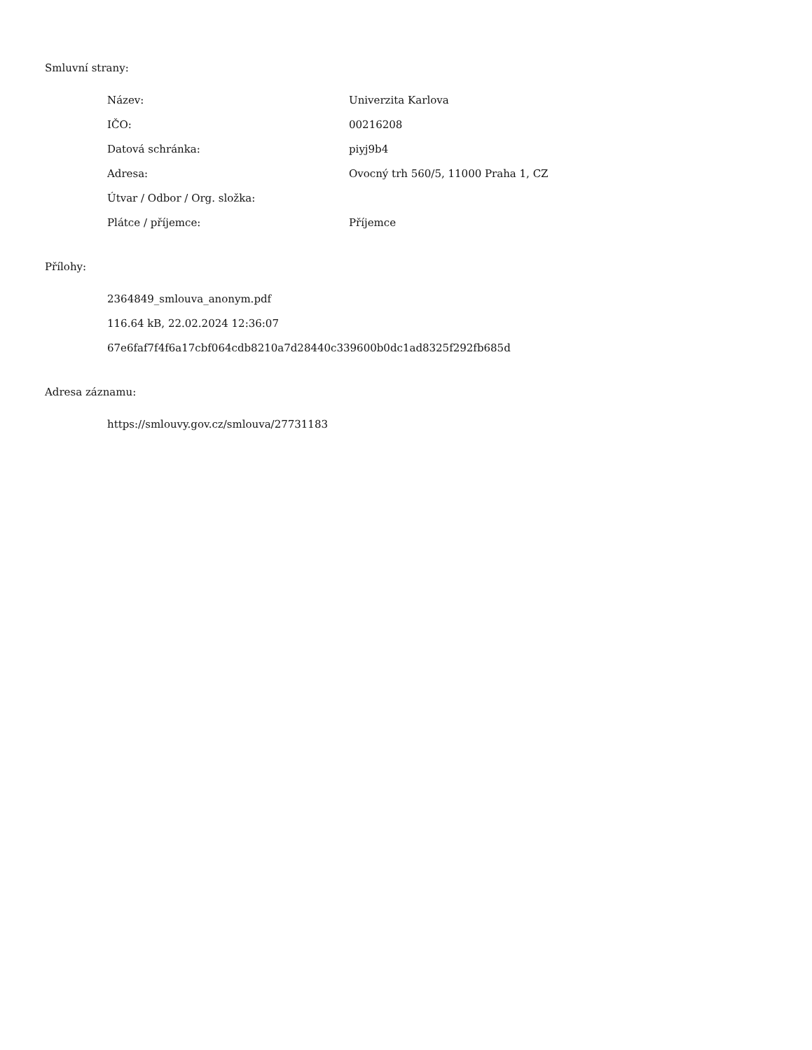Smluvní strany:
| Název: | Univerzita Karlova |
| IČO: | 00216208 |
| Datová schránka: | piyj9b4 |
| Adresa: | Ovocný trh 560/5, 11000 Praha 1, CZ |
| Útvar / Odbor / Org. složka: | |
| Plátce / příjemce: | Příjemce |
Přílohy:
2364849_smlouva_anonym.pdf
116.64 kB, 22.02.2024 12:36:07
67e6faf7f4f6a17cbf064cdb8210a7d28440c339600b0dc1ad8325f292fb685d
Adresa záznamu:
https://smlouvy.gov.cz/smlouva/27731183